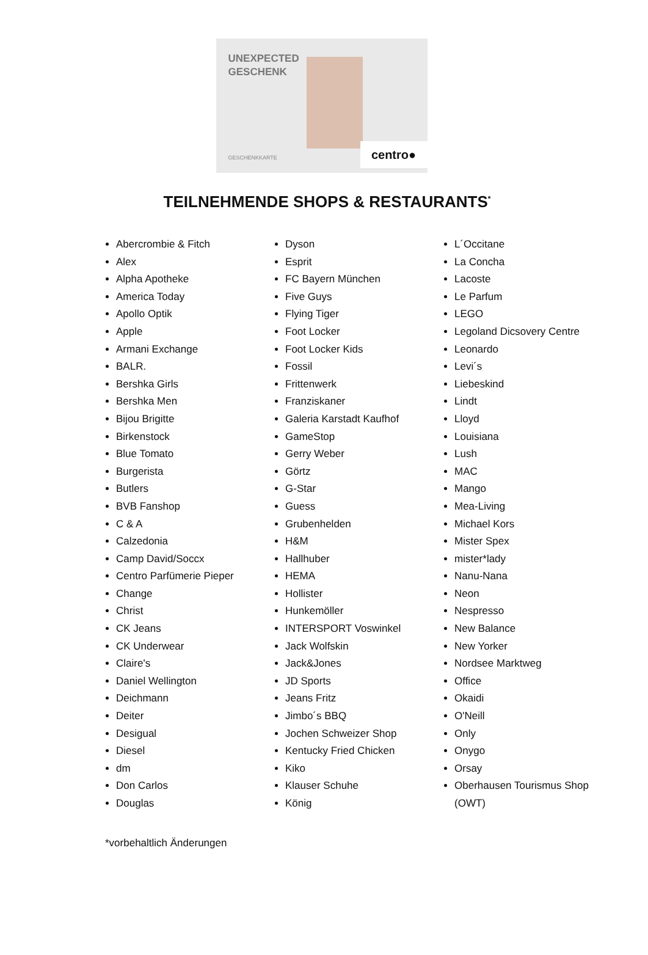UNEXPECTED
GESCHENK
GESCHENKKARTE centro●
TEILNEHMENDE SHOPS & RESTAURANTS<sup>*</sup>
Abercrombie & Fitch
Alex
Alpha Apotheke
America Today
Apollo Optik
Apple
Armani Exchange
BALR.
Bershka Girls
Bershka Men
Bijou Brigitte
Birkenstock
Blue Tomato
Burgerista
Butlers
BVB Fanshop
C & A
Calzedonia
Camp David/Soccx
Centro Parfümerie Pieper
Change
Christ
CK Jeans
CK Underwear
Claire's
Daniel Wellington
Deichmann
Deiter
Desigual
Diesel
dm
Don Carlos
Douglas
Dyson
Esprit
FC Bayern München
Five Guys
Flying Tiger
Foot Locker
Foot Locker Kids
Fossil
Frittenwerk
Franziskaner
Galeria Karstadt Kaufhof
GameStop
Gerry Weber
Görtz
G-Star
Guess
Grubenhelden
H&M
Hallhuber
HEMA
Hollister
Hunkemöller
INTERSPORT Voswinkel
Jack Wolfskin
Jack&Jones
JD Sports
Jeans Fritz
Jimbo´s BBQ
Jochen Schweizer Shop
Kentucky Fried Chicken
Kiko
Klauser Schuhe
König
L´Occitane
La Concha
Lacoste
Le Parfum
LEGO
Legoland Dicsovery Centre
Leonardo
Levi´s
Liebeskind
Lindt
Lloyd
Louisiana
Lush
MAC
Mango
Mea-Living
Michael Kors
Mister Spex
mister*lady
Nanu-Nana
Neon
Nespresso
New Balance
New Yorker
Nordsee Marktweg
Office
Okaidi
O'Neill
Only
Onygo
Orsay
Oberhausen Tourismus Shop (OWT)
*vorbehaltlich Änderungen